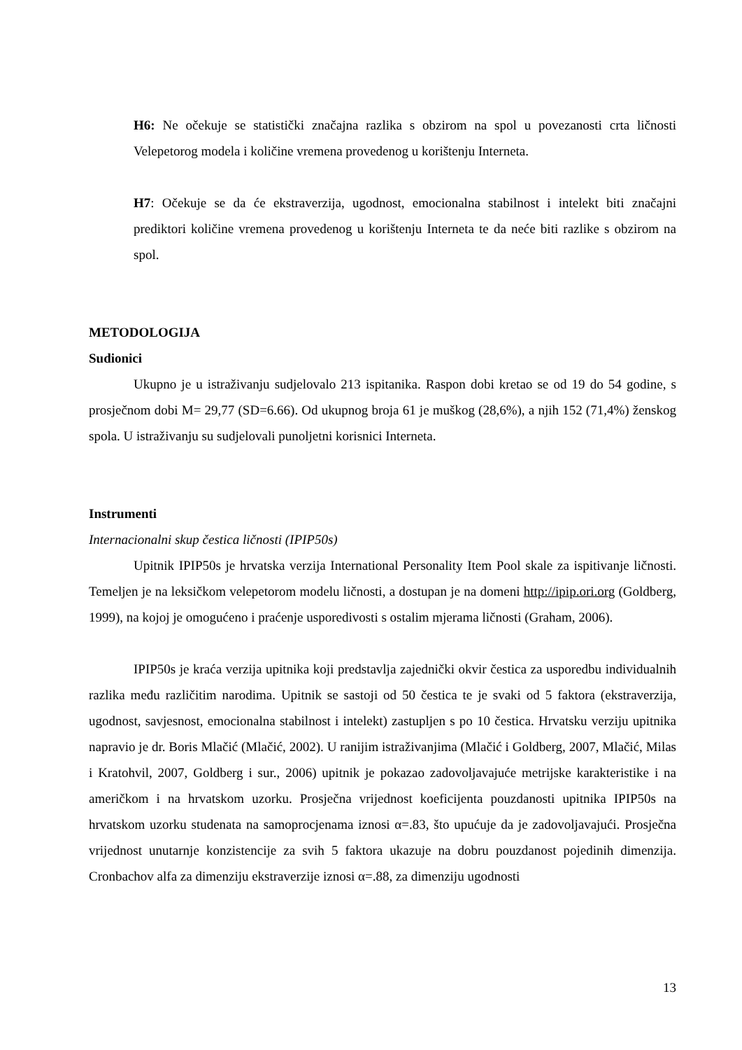H6: Ne očekuje se statistički značajna razlika s obzirom na spol u povezanosti crta ličnosti Velepetorog modela i količine vremena provedenog u korištenju Interneta.
H7: Očekuje se da će ekstraverzija, ugodnost, emocionalna stabilnost i intelekt biti značajni prediktori količine vremena provedenog u korištenju Interneta te da neće biti razlike s obzirom na spol.
METODOLOGIJA
Sudionici
Ukupno je u istraživanju sudjelovalo 213 ispitanika. Raspon dobi kretao se od 19 do 54 godine, s prosječnom dobi M= 29,77 (SD=6.66). Od ukupnog broja 61 je muškog (28,6%), a njih 152 (71,4%) ženskog spola. U istraživanju su sudjelovali punoljetni korisnici Interneta.
Instrumenti
Internacionalni skup čestica ličnosti (IPIP50s)
Upitnik IPIP50s je hrvatska verzija International Personality Item Pool skale za ispitivanje ličnosti. Temeljen je na leksičkom velepetorom modelu ličnosti, a dostupan je na domeni http://ipip.ori.org (Goldberg, 1999), na kojoj je omogućeno i praćenje usporedivosti s ostalim mjerama ličnosti (Graham, 2006).
IPIP50s je kraća verzija upitnika koji predstavlja zajednički okvir čestica za usporedbu individualnih razlika među različitim narodima. Upitnik se sastoji od 50 čestica te je svaki od 5 faktora (ekstraverzija, ugodnost, savjesnost, emocionalna stabilnost i intelekt) zastupljen s po 10 čestica. Hrvatsku verziju upitnika napravio je dr. Boris Mlačić (Mlačić, 2002). U ranijim istraživanjima (Mlačić i Goldberg, 2007, Mlačić, Milas i Kratohvil, 2007, Goldberg i sur., 2006) upitnik je pokazao zadovoljavajuće metrijske karakteristike i na američkom i na hrvatskom uzorku. Prosječna vrijednost koeficijenta pouzdanosti upitnika IPIP50s na hrvatskom uzorku studenata na samoprocjenama iznosi α=.83, što upućuje da je zadovoljavajući. Prosječna vrijednost unutarnje konzistencije za svih 5 faktora ukazuje na dobru pouzdanost pojedinih dimenzija. Cronbachov alfa za dimenziju ekstraverzije iznosi α=.88, za dimenziju ugodnosti
13